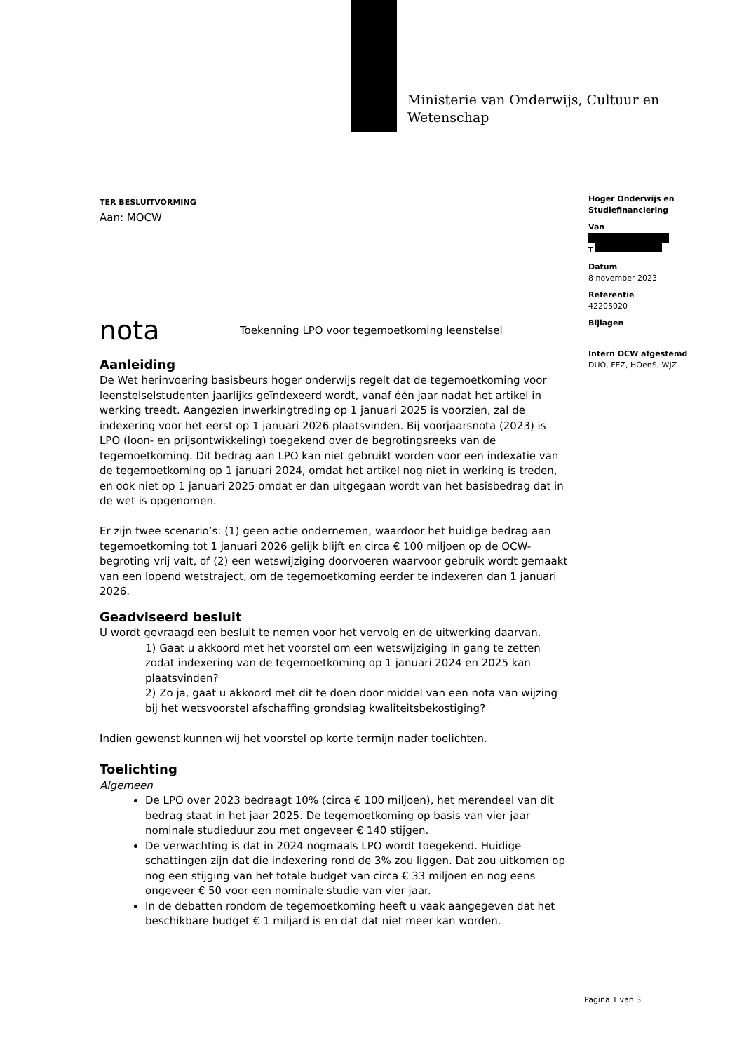Ministerie van Onderwijs, Cultuur en
Wetenschap
Hoger Onderwijs en Studiefinanciering
Van
T
Datum
8 november 2023
Referentie
42205020
Bijlagen
Intern OCW afgestemd
DUO, FEZ, HOenS, WJZ
TER BESLUITVORMING
Aan: MOCW
nota Toekenning LPO voor tegemoetkoming leenstelsel
Aanleiding
De Wet herinvoering basisbeurs hoger onderwijs regelt dat de tegemoetkoming voor leenstelselstudenten jaarlijks geïndexeerd wordt, vanaf één jaar nadat het artikel in werking treedt. Aangezien inwerkingtreding op 1 januari 2025 is voorzien, zal de indexering voor het eerst op 1 januari 2026 plaatsvinden. Bij voorjaarsnota (2023) is LPO (loon- en prijsontwikkeling) toegekend over de begrotingsreeks van de tegemoetkoming. Dit bedrag aan LPO kan niet gebruikt worden voor een indexatie van de tegemoetkoming op 1 januari 2024, omdat het artikel nog niet in werking is treden, en ook niet op 1 januari 2025 omdat er dan uitgegaan wordt van het basisbedrag dat in de wet is opgenomen.
Er zijn twee scenario’s: (1) geen actie ondernemen, waardoor het huidige bedrag aan tegemoetkoming tot 1 januari 2026 gelijk blijft en circa € 100 miljoen op de OCW-begroting vrij valt, of (2) een wetswijziging doorvoeren waarvoor gebruik wordt gemaakt van een lopend wetstraject, om de tegemoetkoming eerder te indexeren dan 1 januari 2026.
Geadviseerd besluit
U wordt gevraagd een besluit te nemen voor het vervolg en de uitwerking daarvan.
1) Gaat u akkoord met het voorstel om een wetswijziging in gang te zetten zodat indexering van de tegemoetkoming op 1 januari 2024 en 2025 kan plaatsvinden?
2) Zo ja, gaat u akkoord met dit te doen door middel van een nota van wijzing bij het wetsvoorstel afschaffing grondslag kwaliteitsbekostiging?
Indien gewenst kunnen wij het voorstel op korte termijn nader toelichten.
Toelichting
Algemeen
De LPO over 2023 bedraagt 10% (circa € 100 miljoen), het merendeel van dit bedrag staat in het jaar 2025. De tegemoetkoming op basis van vier jaar nominale studieduur zou met ongeveer € 140 stijgen.
De verwachting is dat in 2024 nogmaals LPO wordt toegekend. Huidige schattingen zijn dat die indexering rond de 3% zou liggen. Dat zou uitkomen op nog een stijging van het totale budget van circa € 33 miljoen en nog eens ongeveer € 50 voor een nominale studie van vier jaar.
In de debatten rondom de tegemoetkoming heeft u vaak aangegeven dat het beschikbare budget € 1 miljard is en dat dat niet meer kan worden.
Pagina 1 van 3